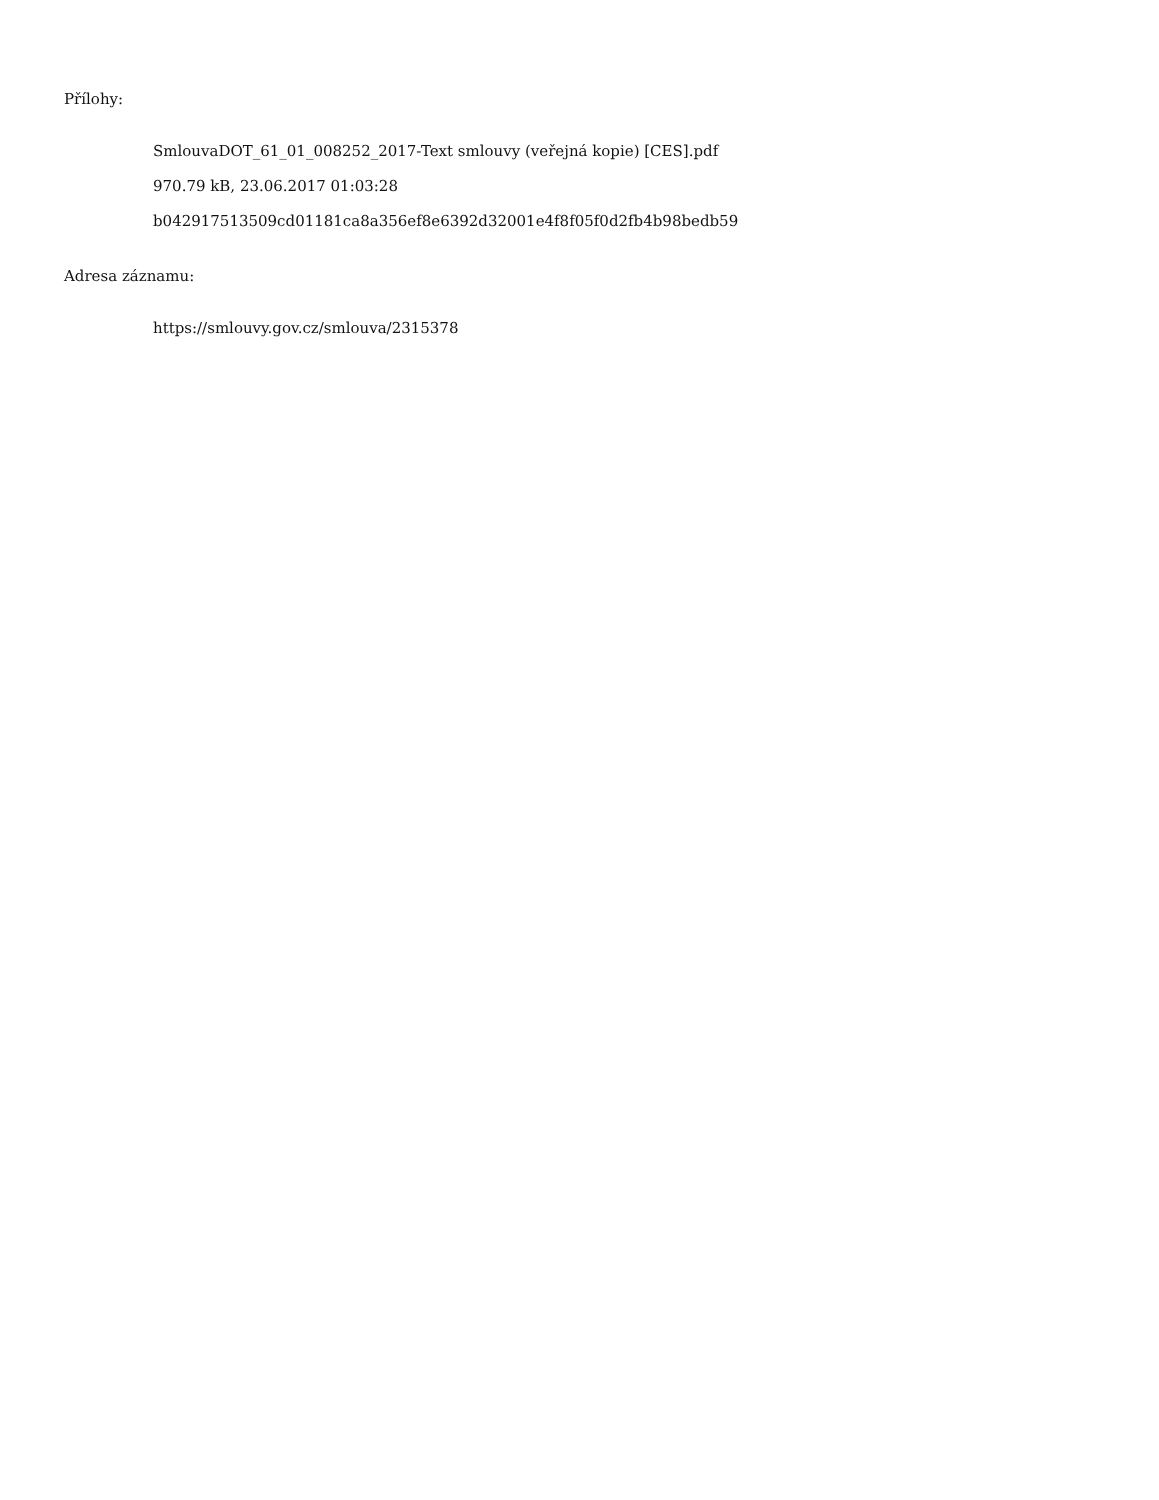Přílohy:
SmlouvaDOT_61_01_008252_2017-Text smlouvy (veřejná kopie) [CES].pdf
970.79 kB, 23.06.2017 01:03:28
b042917513509cd01181ca8a356ef8e6392d32001e4f8f05f0d2fb4b98bedb59
Adresa záznamu:
https://smlouvy.gov.cz/smlouva/2315378